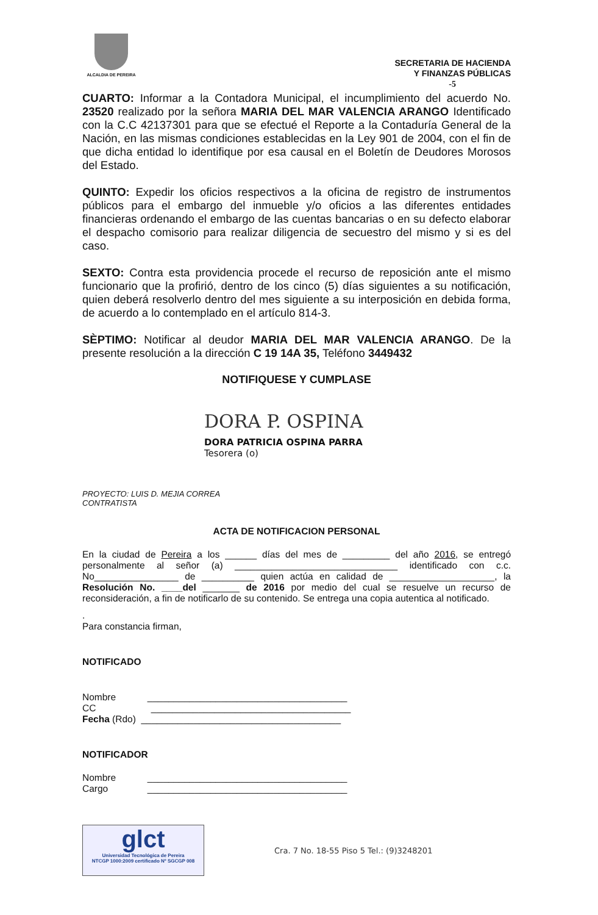ALCALDIA DE PEREIRA
SECRETARIA DE HACIENDA
Y FINANZAS PÚBLICAS
-5
CUARTO: Informar a la Contadora Municipal, el incumplimiento del acuerdo No. 23520 realizado por la señora MARIA DEL MAR VALENCIA ARANGO Identificado con la C.C 42137301 para que se efectué el Reporte a la Contaduría General de la Nación, en las mismas condiciones establecidas en la Ley 901 de 2004, con el fin de que dicha entidad lo identifique por esa causal en el Boletín de Deudores Morosos del Estado.
QUINTO: Expedir los oficios respectivos a la oficina de registro de instrumentos públicos para el embargo del inmueble y/o oficios a las diferentes entidades financieras ordenando el embargo de las cuentas bancarias o en su defecto elaborar el despacho comisorio para realizar diligencia de secuestro del mismo y si es del caso.
SEXTO: Contra esta providencia procede el recurso de reposición ante el mismo funcionario que la profirió, dentro de los cinco (5) días siguientes a su notificación, quien deberá resolverlo dentro del mes siguiente a su interposición en debida forma, de acuerdo a lo contemplado en el artículo 814-3.
SÈPTIMO: Notificar al deudor MARIA DEL MAR VALENCIA ARANGO. De la presente resolución a la dirección C 19 14A 35, Teléfono 3449432
NOTIFIQUESE Y CUMPLASE
DORA P. OSPINA
DORA PATRICIA OSPINA PARRA
Tesorera (o)
PROYECTO: LUIS D. MEJIA CORREA
CONTRATISTA
ACTA DE NOTIFICACION PERSONAL
En la ciudad de Pereira a los ______ días del mes de _________ del año 2016, se entregó personalmente al señor (a) _______________________________ identificado con c.c. No________________ de __________ quien actúa en calidad de ____________________, la Resolución No. ____del _______ de 2016 por medio del cual se resuelve un recurso de reconsideración, a fin de notificarlo de su contenido. Se entrega una copia autentica al notificado.
.
Para constancia firman,
NOTIFICADO
Nombre ______________________________________
CC ______________________________________
Fecha (Rdo) ______________________________________
NOTIFICADOR
Nombre ______________________________________
Cargo ______________________________________
glct
Universidad Tecnológica de Pereira
NTCGP 1000:2009 certificado Nº SGCGP 008
Cra. 7 No. 18-55 Piso 5 Tel.: (9)3248201